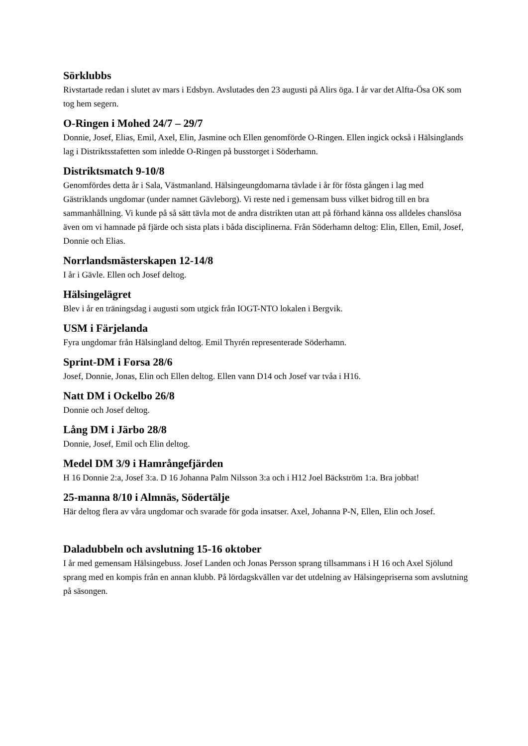Sörklubbs
Rivstartade redan i slutet av mars i Edsbyn. Avslutades den 23 augusti på Alirs öga. I år var det Alfta-Ösa OK som tog hem segern.
O-Ringen i Mohed 24/7 – 29/7
Donnie, Josef, Elias, Emil, Axel, Elin, Jasmine och Ellen genomförde O-Ringen. Ellen ingick också i Hälsinglands lag i Distriktsstafetten som inledde O-Ringen på busstorget i Söderhamn.
Distriktsmatch 9-10/8
Genomfördes detta år i Sala, Västmanland. Hälsingeungdomarna tävlade i år för fösta gången i lag med Gästriklands ungdomar (under namnet Gävleborg). Vi reste ned i gemensam buss vilket bidrog till en bra sammanhållning. Vi kunde på så sätt tävla mot de andra distrikten utan att på förhand känna oss alldeles chanslösa även om vi hamnade på fjärde och sista plats i båda disciplinerna. Från Söderhamn deltog: Elin, Ellen, Emil, Josef, Donnie och Elias.
Norrlandsmästerskapen 12-14/8
I år i Gävle. Ellen och Josef deltog.
Hälsingelägret
Blev i år en träningsdag i augusti som utgick från IOGT-NTO lokalen i Bergvik.
USM i Färjelanda
Fyra ungdomar från Hälsingland deltog. Emil Thyrén representerade Söderhamn.
Sprint-DM i Forsa 28/6
Josef, Donnie, Jonas, Elin och Ellen deltog. Ellen vann D14 och Josef var tvåa i H16.
Natt DM i Ockelbo 26/8
Donnie och Josef deltog.
Lång DM i Järbo 28/8
Donnie, Josef, Emil och Elin deltog.
Medel DM 3/9 i Hamrångefjärden
H 16 Donnie 2:a, Josef 3:a. D 16 Johanna Palm Nilsson 3:a och i H12 Joel Bäckström 1:a. Bra jobbat!
25-manna 8/10 i Almnäs, Södertälje
Här deltog flera av våra ungdomar och svarade för goda insatser. Axel, Johanna P-N, Ellen, Elin och Josef.
Daladubbeln och avslutning 15-16 oktober
I år med gemensam Hälsingebuss. Josef Landen och Jonas Persson sprang tillsammans i H 16 och Axel Sjölund sprang med en kompis från en annan klubb. På lördagskvällen var det utdelning av Hälsingepriserna som avslutning på säsongen.